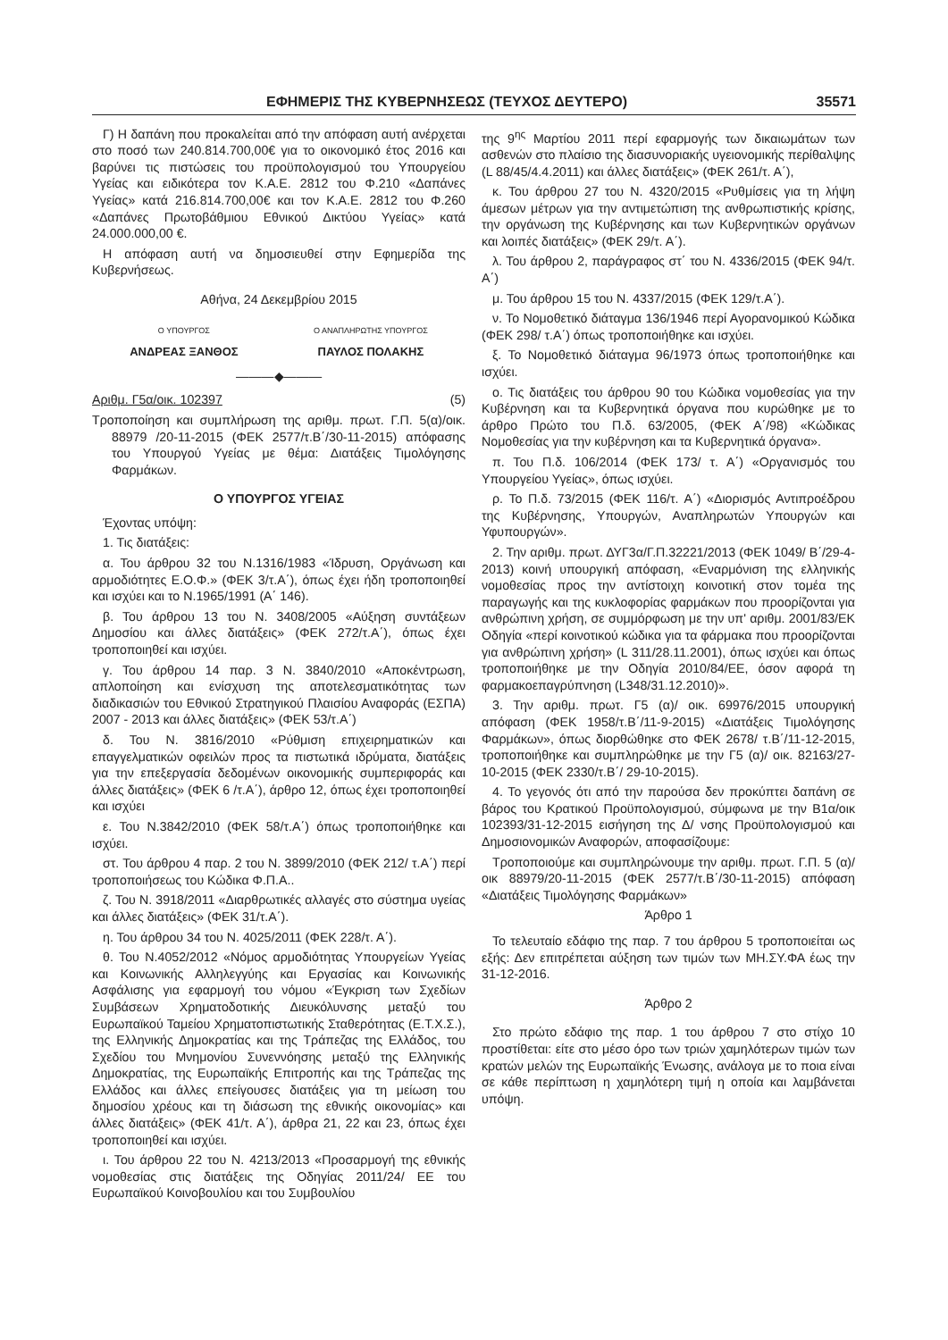ΕΦΗΜΕΡΙΣ ΤΗΣ ΚΥΒΕΡΝΗΣΕΩΣ (ΤΕΥΧΟΣ ΔΕΥΤΕΡΟ) 35571
Γ) Η δαπάνη που προκαλείται από την απόφαση αυτή ανέρχεται στο ποσό των 240.814.700,00€ για το οικονομικό έτος 2016 και βαρύνει τις πιστώσεις του προϋπολογισμού του Υπουργείου Υγείας και ειδικότερα τον Κ.Α.Ε. 2812 του Φ.210 «Δαπάνες Υγείας» κατά 216.814.700,00€ και τον Κ.Α.Ε. 2812 του Φ.260 «Δαπάνες Πρωτοβάθμιου Εθνικού Δικτύου Υγείας» κατά 24.000.000,00 €.
Η απόφαση αυτή να δημοσιευθεί στην Εφημερίδα της Κυβερνήσεως.
Αθήνα, 24 Δεκεμβρίου 2015
Ο ΥΠΟΥΡΓΟΣ
ΑΝΔΡΕΑΣ ΞΑΝΘΟΣ
Ο ΑΝΑΠΛΗΡΩΤΗΣ ΥΠΟΥΡΓΟΣ
ΠΑΥΛΟΣ ΠΟΛΑΚΗΣ
———◆———
Αριθμ. Γ5α/οικ. 102397 (5)
Τροποποίηση και συμπλήρωση της αριθμ. πρωτ. Γ.Π. 5(α)/οικ. 88979 /20-11-2015 (ΦΕΚ 2577/τ.Β΄/30-11-2015) απόφασης του Υπουργού Υγείας με θέμα: Διατάξεις Τιμολόγησης Φαρμάκων.
Ο ΥΠΟΥΡΓΟΣ ΥΓΕΙΑΣ
Έχοντας υπόψη:
1. Τις διατάξεις:
α. Του άρθρου 32 του Ν.1316/1983 «Ίδρυση, Οργάνωση και αρμοδιότητες Ε.Ο.Φ.» (ΦΕΚ 3/τ.Α΄), όπως έχει ήδη τροποποιηθεί και ισχύει και το Ν.1965/1991 (Α΄ 146).
β. Του άρθρου 13 του Ν. 3408/2005 «Αύξηση συντάξεων Δημοσίου και άλλες διατάξεις» (ΦΕΚ 272/τ.Α΄), όπως έχει τροποποιηθεί και ισχύει.
γ. Του άρθρου 14 παρ. 3 Ν. 3840/2010 «Αποκέντρωση, απλοποίηση και ενίσχυση της αποτελεσματικότητας των διαδικασιών του Εθνικού Στρατηγικού Πλαισίου Αναφοράς (ΕΣΠΑ) 2007 - 2013 και άλλες διατάξεις» (ΦΕΚ 53/τ.Α΄)
δ. Του Ν. 3816/2010 «Ρύθμιση επιχειρηματικών και επαγγελματικών οφειλών προς τα πιστωτικά ιδρύματα, διατάξεις για την επεξεργασία δεδομένων οικονομικής συμπεριφοράς και άλλες διατάξεις» (ΦΕΚ 6 /τ.Α΄), άρθρο 12, όπως έχει τροποποιηθεί και ισχύει
ε. Του Ν.3842/2010 (ΦΕΚ 58/τ.Α΄) όπως τροποποιήθηκε και ισχύει.
στ. Του άρθρου 4 παρ. 2 του Ν. 3899/2010 (ΦΕΚ 212/ τ.Α΄) περί τροποποιήσεως του Κώδικα Φ.Π.Α..
ζ. Του Ν. 3918/2011 «Διαρθρωτικές αλλαγές στο σύστημα υγείας και άλλες διατάξεις» (ΦΕΚ 31/τ.Α΄).
η. Του άρθρου 34 του Ν. 4025/2011 (ΦΕΚ 228/τ. Α΄).
θ. Του Ν.4052/2012 «Νόμος αρμοδιότητας Υπουργείων Υγείας και Κοινωνικής Αλληλεγγύης και Εργασίας και Κοινωνικής Ασφάλισης για εφαρμογή του νόμου «Έγκριση των Σχεδίων Συμβάσεων Χρηματοδοτικής Διευκόλυνσης μεταξύ του Ευρωπαϊκού Ταμείου Χρηματοπιστωτικής Σταθερότητας (Ε.Τ.Χ.Σ.), της Ελληνικής Δημοκρατίας και της Τράπεζας της Ελλάδος, του Σχεδίου του Μνημονίου Συνεννόησης μεταξύ της Ελληνικής Δημοκρατίας, της Ευρωπαϊκής Επιτροπής και της Τράπεζας της Ελλάδος και άλλες επείγουσες διατάξεις για τη μείωση του δημοσίου χρέους και τη διάσωση της εθνικής οικονομίας» και άλλες διατάξεις» (ΦΕΚ 41/τ. Α΄), άρθρα 21, 22 και 23, όπως έχει τροποποιηθεί και ισχύει.
ι. Του άρθρου 22 του Ν. 4213/2013 «Προσαρμογή της εθνικής νομοθεσίας στις διατάξεις της Οδηγίας 2011/24/ ΕΕ του Ευρωπαϊκού Κοινοβουλίου και του Συμβουλίου
της 9<sup>ης</sup> Μαρτίου 2011 περί εφαρμογής των δικαιωμάτων των ασθενών στο πλαίσιο της διασυνοριακής υγειονομικής περίθαλψης (L 88/45/4.4.2011) και άλλες διατάξεις» (ΦΕΚ 261/τ. Α΄),
κ. Του άρθρου 27 του Ν. 4320/2015 «Ρυθμίσεις για τη λήψη άμεσων μέτρων για την αντιμετώπιση της ανθρωπιστικής κρίσης, την οργάνωση της Κυβέρνησης και των Κυβερνητικών οργάνων και λοιπές διατάξεις» (ΦΕΚ 29/τ. Α΄).
λ. Του άρθρου 2, παράγραφος στ΄ του Ν. 4336/2015 (ΦΕΚ 94/τ. Α΄)
μ. Του άρθρου 15 του Ν. 4337/2015 (ΦΕΚ 129/τ.Α΄).
ν. Το Νομοθετικό διάταγμα 136/1946 περί Αγορανομικού Κώδικα (ΦΕΚ 298/ τ.Α΄) όπως τροποποιήθηκε και ισχύει.
ξ. Το Νομοθετικό διάταγμα 96/1973 όπως τροποποιήθηκε και ισχύει.
ο. Τις διατάξεις του άρθρου 90 του Κώδικα νομοθεσίας για την Κυβέρνηση και τα Κυβερνητικά όργανα που κυρώθηκε με το άρθρο Πρώτο του Π.δ. 63/2005, (ΦΕΚ Α΄/98) «Κώδικας Νομοθεσίας για την κυβέρνηση και τα Κυβερνητικά όργανα».
π. Του Π.δ. 106/2014 (ΦΕΚ 173/ τ. Α΄) «Οργανισμός του Υπουργείου Υγείας», όπως ισχύει.
ρ. Το Π.δ. 73/2015 (ΦΕΚ 116/τ. Α΄) «Διορισμός Αντιπροέδρου της Κυβέρνησης, Υπουργών, Αναπληρωτών Υπουργών και Υφυπουργών».
2. Την αριθμ. πρωτ. ΔΥΓ3α/Γ.Π.32221/2013 (ΦΕΚ 1049/ Β΄/29-4-2013) κοινή υπουργική απόφαση, «Εναρμόνιση της ελληνικής νομοθεσίας προς την αντίστοιχη κοινοτική στον τομέα της παραγωγής και της κυκλοφορίας φαρμάκων που προορίζονται για ανθρώπινη χρήση, σε συμμόρφωση με την υπ' αριθμ. 2001/83/ΕΚ Οδηγία «περί κοινοτικού κώδικα για τα φάρμακα που προορίζονται για ανθρώπινη χρήση» (L 311/28.11.2001), όπως ισχύει και όπως τροποποιήθηκε με την Οδηγία 2010/84/ΕΕ, όσον αφορά τη φαρμακοεπαγρύπνηση (L348/31.12.2010)».
3. Την αριθμ. πρωτ. Γ5 (α)/ οικ. 69976/2015 υπουργική απόφαση (ΦΕΚ 1958/τ.Β΄/11-9-2015) «Διατάξεις Τιμολόγησης Φαρμάκων», όπως διορθώθηκε στο ΦΕΚ 2678/ τ.Β΄/11-12-2015, τροποποιήθηκε και συμπληρώθηκε με την Γ5 (α)/ οικ. 82163/27-10-2015 (ΦΕΚ 2330/τ.Β΄/ 29-10-2015).
4. Το γεγονός ότι από την παρούσα δεν προκύπτει δαπάνη σε βάρος του Κρατικού Προϋπολογισμού, σύμφωνα με την Β1α/οικ 102393/31-12-2015 εισήγηση της Δ/ νσης Προϋπολογισμού και Δημοσιονομικών Αναφορών, αποφασίζουμε:
Τροποποιούμε και συμπληρώνουμε την αριθμ. πρωτ. Γ.Π. 5 (α)/οικ 88979/20-11-2015 (ΦΕΚ 2577/τ.Β΄/30-11-2015) απόφαση «Διατάξεις Τιμολόγησης Φαρμάκων»
Άρθρο 1
Το τελευταίο εδάφιο της παρ. 7 του άρθρου 5 τροποποιείται ως εξής: Δεν επιτρέπεται αύξηση των τιμών των ΜΗ.ΣΥ.ΦΑ έως την 31-12-2016.
Άρθρο 2
Στο πρώτο εδάφιο της παρ. 1 του άρθρου 7 στο στίχο 10 προστίθεται: είτε στο μέσο όρο των τριών χαμηλότερων τιμών των κρατών μελών της Ευρωπαϊκής Ένωσης, ανάλογα με το ποια είναι σε κάθε περίπτωση η χαμηλότερη τιμή η οποία και λαμβάνεται υπόψη.